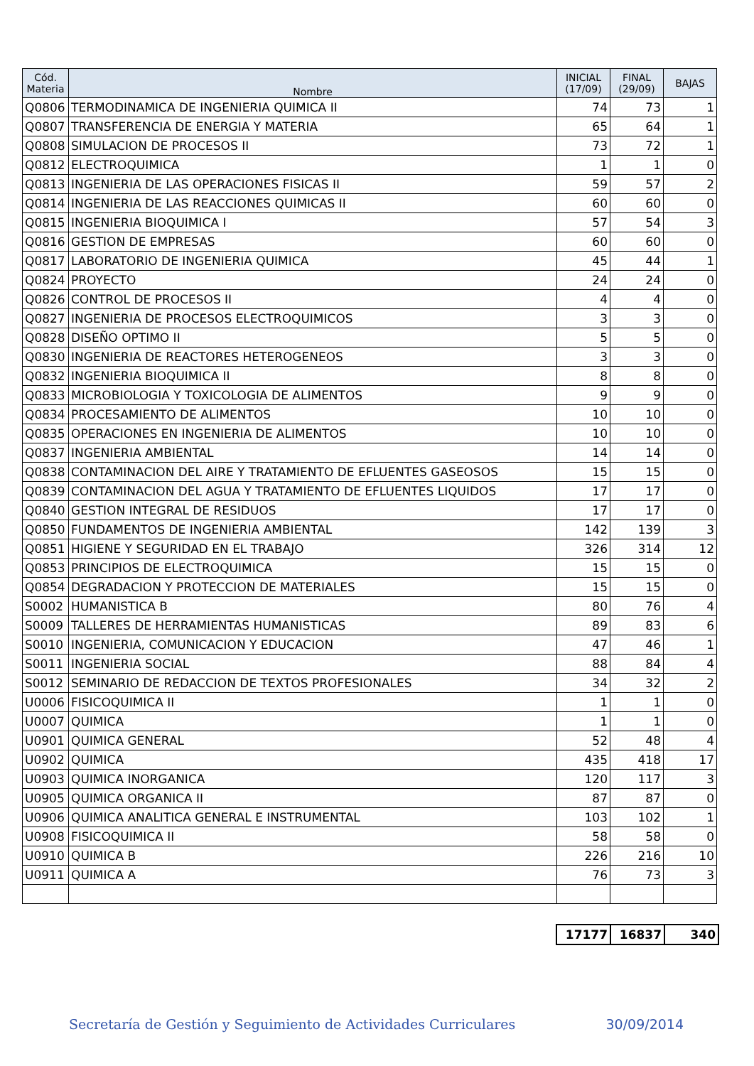| Cód. Materia | Nombre | INICIAL (17/09) | FINAL (29/09) | BAJAS |
| --- | --- | --- | --- | --- |
| Q0806 | TERMODINAMICA DE INGENIERIA QUIMICA II | 74 | 73 | 1 |
| Q0807 | TRANSFERENCIA DE ENERGIA Y MATERIA | 65 | 64 | 1 |
| Q0808 | SIMULACION DE PROCESOS II | 73 | 72 | 1 |
| Q0812 | ELECTROQUIMICA | 1 | 1 | 0 |
| Q0813 | INGENIERIA DE LAS OPERACIONES FISICAS II | 59 | 57 | 2 |
| Q0814 | INGENIERIA DE LAS REACCIONES QUIMICAS II | 60 | 60 | 0 |
| Q0815 | INGENIERIA BIOQUIMICA I | 57 | 54 | 3 |
| Q0816 | GESTION DE EMPRESAS | 60 | 60 | 0 |
| Q0817 | LABORATORIO DE INGENIERIA QUIMICA | 45 | 44 | 1 |
| Q0824 | PROYECTO | 24 | 24 | 0 |
| Q0826 | CONTROL DE PROCESOS II | 4 | 4 | 0 |
| Q0827 | INGENIERIA DE PROCESOS ELECTROQUIMICOS | 3 | 3 | 0 |
| Q0828 | DISEÑO OPTIMO II | 5 | 5 | 0 |
| Q0830 | INGENIERIA DE REACTORES HETEROGENEOS | 3 | 3 | 0 |
| Q0832 | INGENIERIA BIOQUIMICA II | 8 | 8 | 0 |
| Q0833 | MICROBIOLOGIA Y TOXICOLOGIA DE ALIMENTOS | 9 | 9 | 0 |
| Q0834 | PROCESAMIENTO DE ALIMENTOS | 10 | 10 | 0 |
| Q0835 | OPERACIONES EN INGENIERIA DE ALIMENTOS | 10 | 10 | 0 |
| Q0837 | INGENIERIA AMBIENTAL | 14 | 14 | 0 |
| Q0838 | CONTAMINACION DEL AIRE Y TRATAMIENTO DE EFLUENTES GASEOSOS | 15 | 15 | 0 |
| Q0839 | CONTAMINACION DEL AGUA Y TRATAMIENTO DE EFLUENTES LIQUIDOS | 17 | 17 | 0 |
| Q0840 | GESTION INTEGRAL DE RESIDUOS | 17 | 17 | 0 |
| Q0850 | FUNDAMENTOS DE INGENIERIA AMBIENTAL | 142 | 139 | 3 |
| Q0851 | HIGIENE Y SEGURIDAD EN EL TRABAJO | 326 | 314 | 12 |
| Q0853 | PRINCIPIOS DE ELECTROQUIMICA | 15 | 15 | 0 |
| Q0854 | DEGRADACION Y PROTECCION DE MATERIALES | 15 | 15 | 0 |
| S0002 | HUMANISTICA B | 80 | 76 | 4 |
| S0009 | TALLERES DE HERRAMIENTAS HUMANISTICAS | 89 | 83 | 6 |
| S0010 | INGENIERIA, COMUNICACION Y EDUCACION | 47 | 46 | 1 |
| S0011 | INGENIERIA SOCIAL | 88 | 84 | 4 |
| S0012 | SEMINARIO DE REDACCION DE TEXTOS PROFESIONALES | 34 | 32 | 2 |
| U0006 | FISICOQUIMICA II | 1 | 1 | 0 |
| U0007 | QUIMICA | 1 | 1 | 0 |
| U0901 | QUIMICA GENERAL | 52 | 48 | 4 |
| U0902 | QUIMICA | 435 | 418 | 17 |
| U0903 | QUIMICA INORGANICA | 120 | 117 | 3 |
| U0905 | QUIMICA ORGANICA II | 87 | 87 | 0 |
| U0906 | QUIMICA ANALITICA GENERAL E INSTRUMENTAL | 103 | 102 | 1 |
| U0908 | FISICOQUIMICA II | 58 | 58 | 0 |
| U0910 | QUIMICA B | 226 | 216 | 10 |
| U0911 | QUIMICA A | 76 | 73 | 3 |
| 17177 | 16837 | 340 |
Secretaría de Gestión y Seguimiento de Actividades Curriculares 30/09/2014